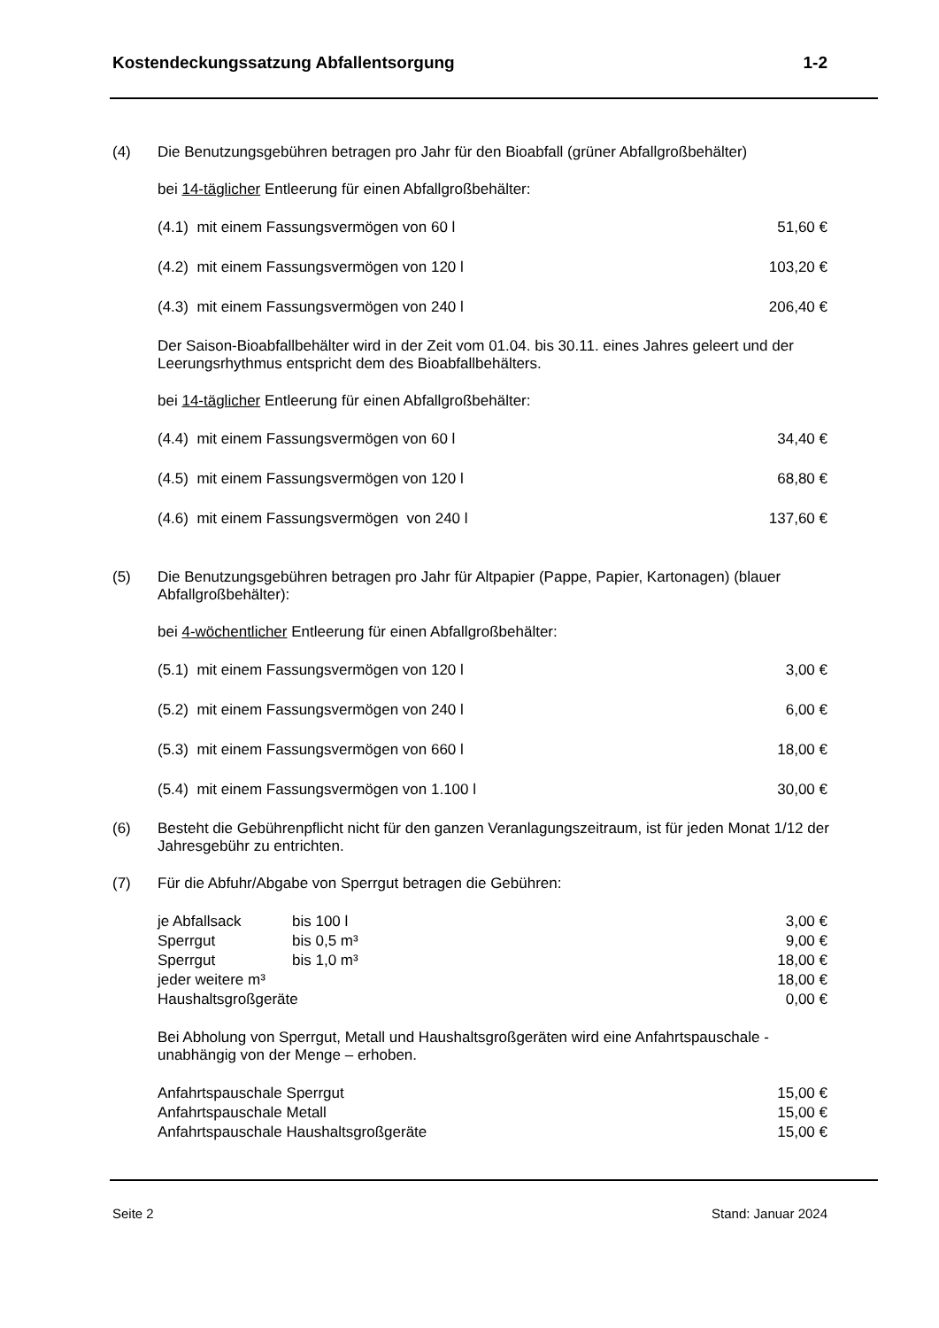Kostendeckungssatzung Abfallentsorgung 1-2
(4)
Die Benutzungsgebühren betragen pro Jahr für den Bioabfall (grüner Abfallgroßbehälter)
bei 14-täglicher Entleerung für einen Abfallgroßbehälter:
| (4.1) mit einem Fassungsvermögen von 60 l | 51,60 € |
| (4.2) mit einem Fassungsvermögen von 120 l | 103,20 € |
| (4.3) mit einem Fassungsvermögen von 240 l | 206,40 € |
Der Saison-Bioabfallbehälter wird in der Zeit vom 01.04. bis 30.11. eines Jahres geleert und der Leerungsrhythmus entspricht dem des Bioabfallbehälters.
bei 14-täglicher Entleerung für einen Abfallgroßbehälter:
| (4.4) mit einem Fassungsvermögen von 60 l | 34,40 € |
| (4.5) mit einem Fassungsvermögen von 120 l | 68,80 € |
| (4.6) mit einem Fassungsvermögen von 240 l | 137,60 € |
(5)
Die Benutzungsgebühren betragen pro Jahr für Altpapier (Pappe, Papier, Kartonagen) (blauer Abfallgroßbehälter):
bei 4-wöchentlicher Entleerung für einen Abfallgroßbehälter:
| (5.1) mit einem Fassungsvermögen von 120 l | 3,00 € |
| (5.2) mit einem Fassungsvermögen von 240 l | 6,00 € |
| (5.3) mit einem Fassungsvermögen von 660 l | 18,00 € |
| (5.4) mit einem Fassungsvermögen von 1.100 l | 30,00 € |
(6)
Besteht die Gebührenpflicht nicht für den ganzen Veranlagungszeitraum, ist für jeden Monat 1/12 der Jahresgebühr zu entrichten.
(7)
Für die Abfuhr/Abgabe von Sperrgut betragen die Gebühren:
| je Abfallsack | bis 100 l | 3,00 € |
| Sperrgut | bis 0,5 m³ | 9,00 € |
| Sperrgut | bis 1,0 m³ | 18,00 € |
| jeder weitere m³ | | 18,00 € |
| Haushaltsgroßgeräte | | 0,00 € |
Bei Abholung von Sperrgut, Metall und Haushaltsgroßgeräten wird eine Anfahrtspauschale - unabhängig von der Menge – erhoben.
| Anfahrtspauschale Sperrgut | 15,00 € |
| Anfahrtspauschale Metall | 15,00 € |
| Anfahrtspauschale Haushaltsgroßgeräte | 15,00 € |
Seite 2 Stand: Januar 2024